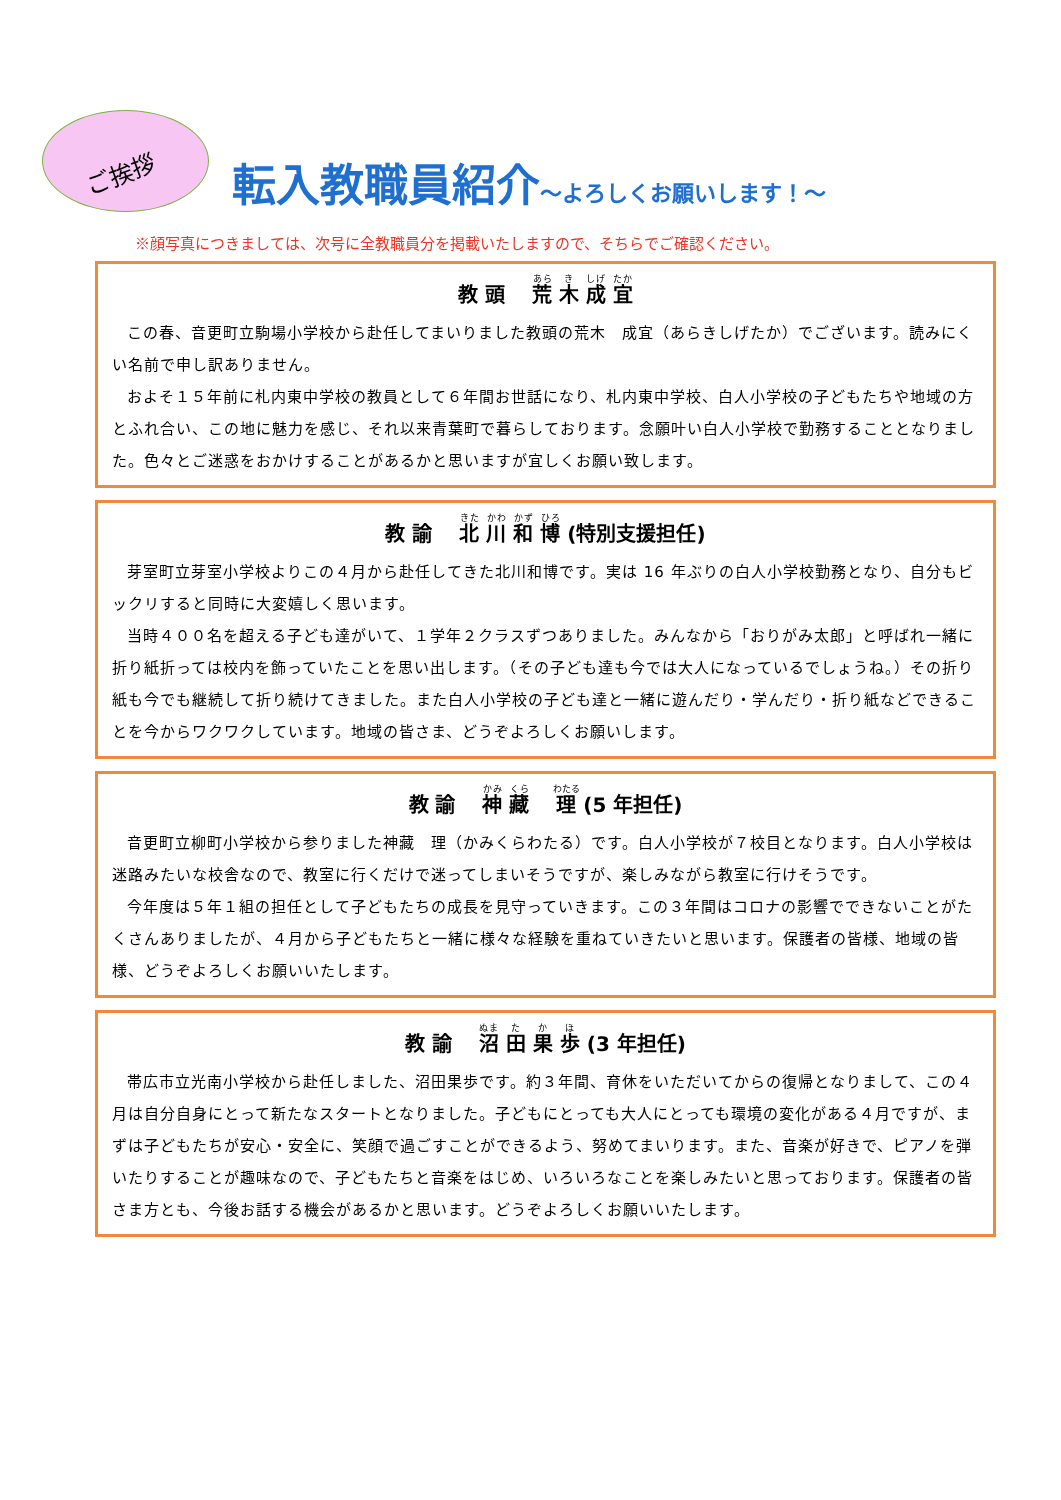ご挨拶
転入教職員紹介～よろしくお願いします！～
※顔写真につきましては、次号に全教職員分を掲載いたしますので、そちらでご確認ください。
教 頭　 荒 木 成 宜
この春、音更町立駒場小学校から赴任してまいりました教頭の荒木　成宜（あらきしげたか）でございます。読みにくい名前で申し訳ありません。
およそ１５年前に札内東中学校の教員として６年間お世話になり、札内東中学校、白人小学校の子どもたちや地域の方とふれ合い、この地に魅力を感じ、それ以来青葉町で暮らしております。念願叶い白人小学校で勤務することとなりました。色々とご迷惑をおかけすることがあるかと思いますが宜しくお願い致します。
教 諭　 北 川 和 博 (特別支援担任)
芽室町立芽室小学校よりこの４月から赴任してきた北川和博です。実は 16 年ぶりの白人小学校勤務となり、自分もビックリすると同時に大変嬉しく思います。
当時４００名を超える子ども達がいて、１学年２クラスずつありました。みんなから「おりがみ太郎」と呼ばれ一緒に折り紙折っては校内を飾っていたことを思い出します。（その子ども達も今では大人になっているでしょうね。）その折り紙も今でも継続して折り続けてきました。また白人小学校の子ども達と一緒に遊んだり・学んだり・折り紙などできることを今からワクワクしています。地域の皆さま、どうぞよろしくお願いします。
教 諭　 神 藏　 理 (5 年担任)
音更町立柳町小学校から参りました神藏　理（かみくらわたる）です。白人小学校が７校目となります。白人小学校は迷路みたいな校舎なので、教室に行くだけで迷ってしまいそうですが、楽しみながら教室に行けそうです。
今年度は５年１組の担任として子どもたちの成長を見守っていきます。この３年間はコロナの影響でできないことがたくさんありましたが、４月から子どもたちと一緒に様々な経験を重ねていきたいと思います。保護者の皆様、地域の皆様、どうぞよろしくお願いいたします。
教 諭　 沼 田 果 歩 (3 年担任)
帯広市立光南小学校から赴任しました、沼田果歩です。約３年間、育休をいただいてからの復帰となりまして、この４月は自分自身にとって新たなスタートとなりました。子どもにとっても大人にとっても環境の変化がある４月ですが、まずは子どもたちが安心・安全に、笑顔で過ごすことができるよう、努めてまいります。また、音楽が好きで、ピアノを弾いたりすることが趣味なので、子どもたちと音楽をはじめ、いろいろなことを楽しみたいと思っております。保護者の皆さま方とも、今後お話する機会があるかと思います。どうぞよろしくお願いいたします。